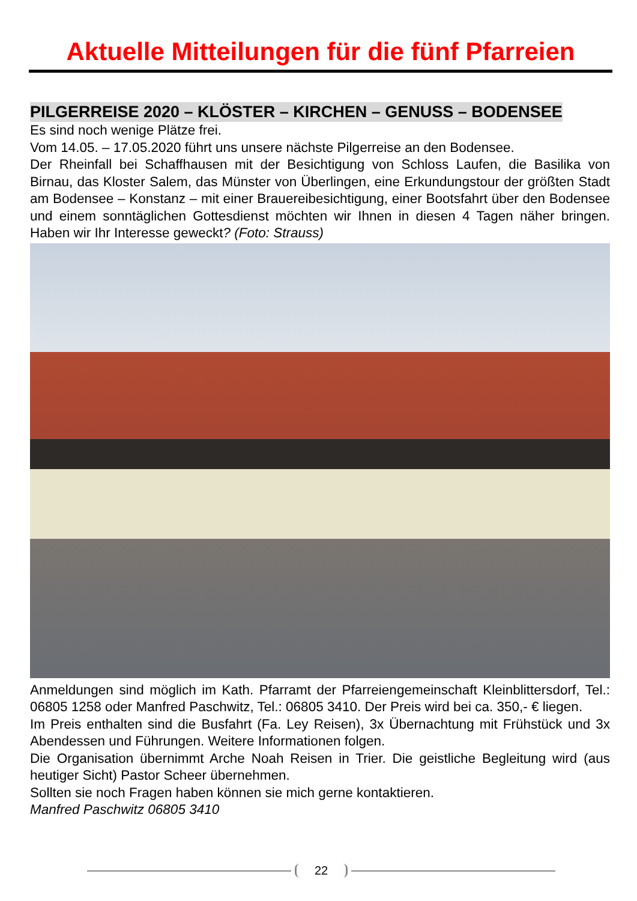Aktuelle Mitteilungen für die fünf Pfarreien
PILGERREISE 2020 – KLÖSTER – KIRCHEN – GENUSS – BODENSEE
Es sind noch wenige Plätze frei.
Vom 14.05. – 17.05.2020 führt uns unsere nächste Pilgerreise an den Bodensee.
Der Rheinfall bei Schaffhausen mit der Besichtigung von Schloss Laufen, die Basilika von Birnau, das Kloster Salem, das Münster von Überlingen, eine Erkundungstour der größten Stadt am Bodensee – Konstanz – mit einer Brauereibesichtigung, einer Boots­fahrt über den Bodensee und einem sonntäglichen Gottesdienst möchten wir Ihnen in diesen 4 Tagen näher bringen. Haben wir Ihr Interesse geweckt? (Foto: Strauss)
Anmeldungen sind möglich im Kath. Pfarramt der Pfarreiengemeinschaft Kleinblitters­dorf, Tel.: 06805 1258 oder Manfred Paschwitz, Tel.: 06805 3410. Der Preis wird bei ca. 350,- € liegen.
Im Preis enthalten sind die Busfahrt (Fa. Ley Reisen), 3x Übernachtung mit Frühstück und 3x Abendessen und Führungen. Weitere Informationen folgen.
Die Organisation übernimmt Arche Noah Reisen in Trier. Die geistliche Begleitung wird (aus heutiger Sicht) Pastor Scheer übernehmen.
Sollten sie noch Fragen haben können sie mich gerne kontaktieren.
Manfred Paschwitz 06805 3410
22